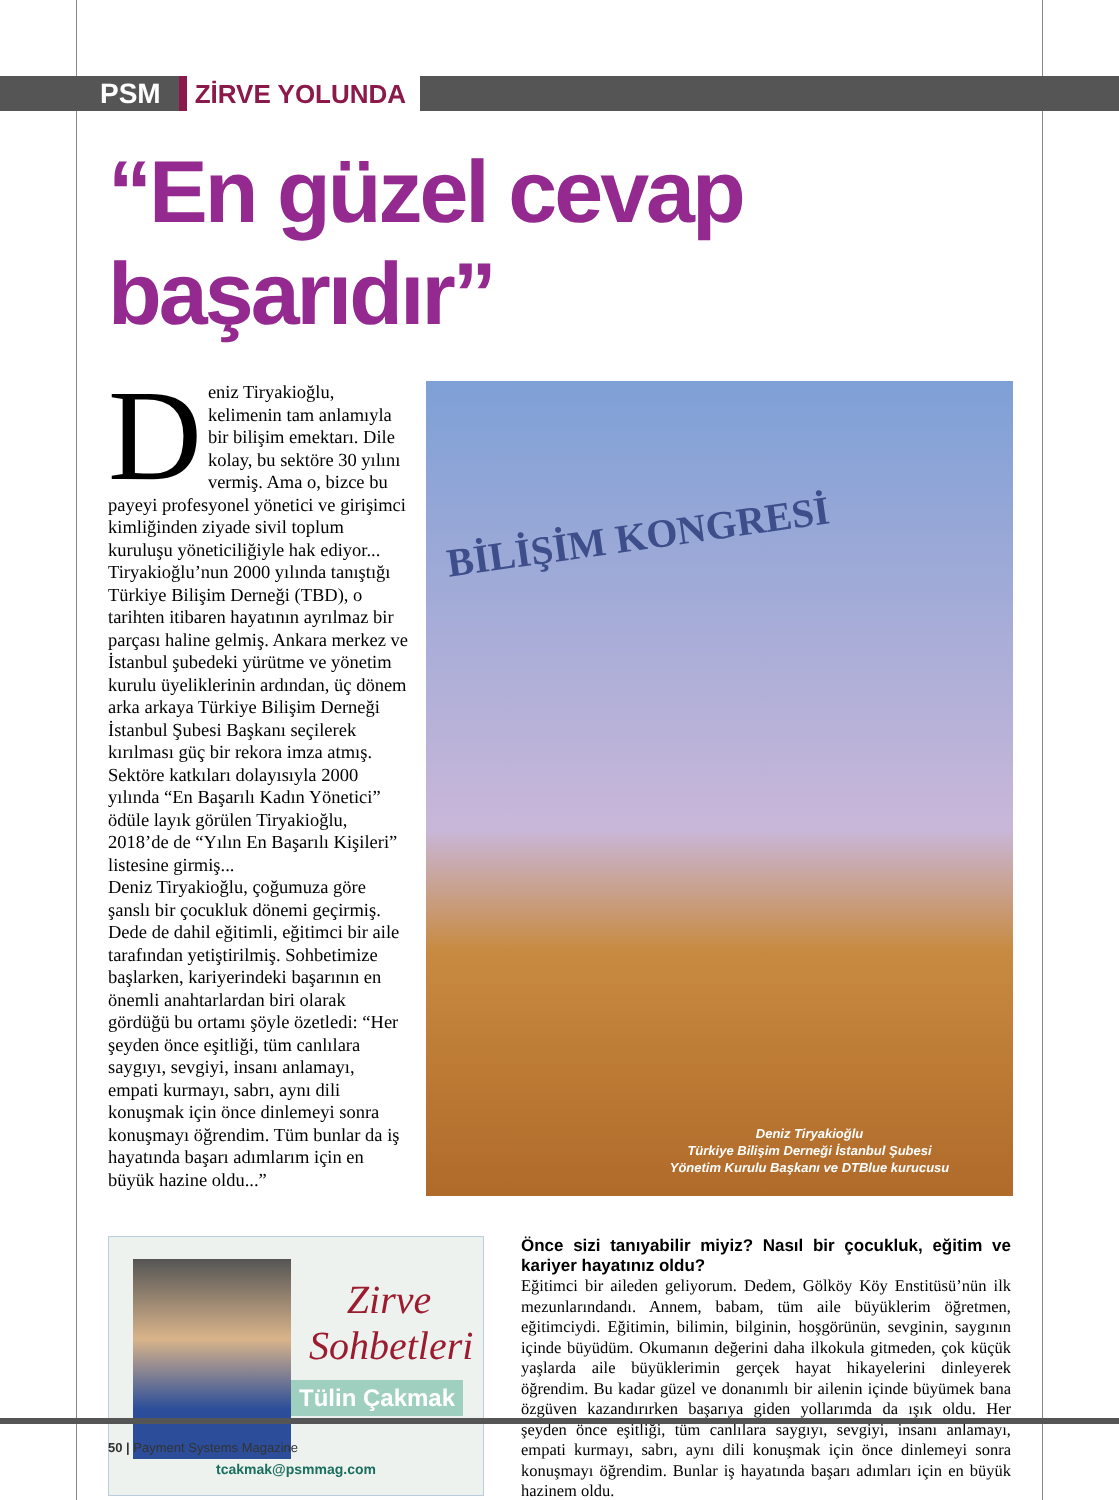PSM ZİRVE YOLUNDA
“En güzel cevap başarıdır”
Deniz Tiryakioğlu, kelimenin tam anlamıyla bir bilişim emektarı. Dile kolay, bu sektöre 30 yılını vermiş. Ama o, bizce bu payeyi profesyonel yönetici ve girişimci kimliğinden ziyade sivil toplum kuruluşu yöneticiliğiyle hak ediyor...
Tiryakioğlu’nun 2000 yılında tanıştığı Türkiye Bilişim Derneği (TBD), o tarihten itibaren hayatının ayrılmaz bir parçası haline gelmiş. Ankara merkez ve İstanbul şubedeki yürütme ve yönetim kurulu üyeliklerinin ardından, üç dönem arka arkaya Türkiye Bilişim Derneği İstanbul Şubesi Başkanı seçilerek kırılması güç bir rekora imza atmış. Sektöre katkıları dolayısıyla 2000 yılında “En Başarılı Kadın Yönetici” ödüle layık görülen Tiryakioğlu, 2018’de de “Yılın En Başarılı Kişileri” listesine girmiş...
Deniz Tiryakioğlu, çoğumuza göre şanslı bir çocukluk dönemi geçirmiş. Dede de dahil eğitimli, eğitimci bir aile tarafından yetiştirilmiş. Sohbetimize başlarken, kariyerindeki başarının en önemli anahtarlardan biri olarak gördüğü bu ortamı şöyle özetledi: “Her şeyden önce eşitliği, tüm canlılara saygıyı, sevgiyi, insanı anlamayı, empati kurmayı, sabrı, aynı dili konuşmak için önce dinlemeyi sonra konuşmayı öğrendim. Tüm bunlar da iş hayatında başarı adımlarım için en büyük hazine oldu...”
BİLİŞİM KONGRESİ
Deniz Tiryakioğlu
Türkiye Bilişim Derneği İstanbul Şubesi Yönetim Kurulu Başkanı ve DTBlue kurucusu
Zirve Sohbetleri
Tülin Çakmak
tcakmak@psmmag.com
Önce sizi tanıyabilir miyiz? Nasıl bir çocukluk, eğitim ve kariyer hayatınız oldu?
Eğitimci bir aileden geliyorum. Dedem, Gölköy Köy Enstitüsü’nün ilk mezunlarındandı. Annem, babam, tüm aile büyüklerim öğretmen, eğitimciydi. Eğitimin, bilimin, bilginin, hoşgörünün, sevginin, saygının içinde büyüdüm. Okumanın değerini daha ilkokula gitmeden, çok küçük yaşlarda aile büyüklerimin gerçek hayat hikayelerini dinleyerek öğrendim. Bu kadar güzel ve donanımlı bir ailenin içinde büyümek bana özgüven kazandırırken başarıya giden yollarımda da ışık oldu. Her şeyden önce eşitliği, tüm canlılara saygıyı, sevgiyi, insanı anlamayı, empati kurmayı, sabrı, aynı dili konuşmak için önce dinlemeyi sonra konuşmayı öğrendim. Bunlar iş hayatında başarı adımları için en büyük hazinem oldu.
50 | Payment Systems Magazine